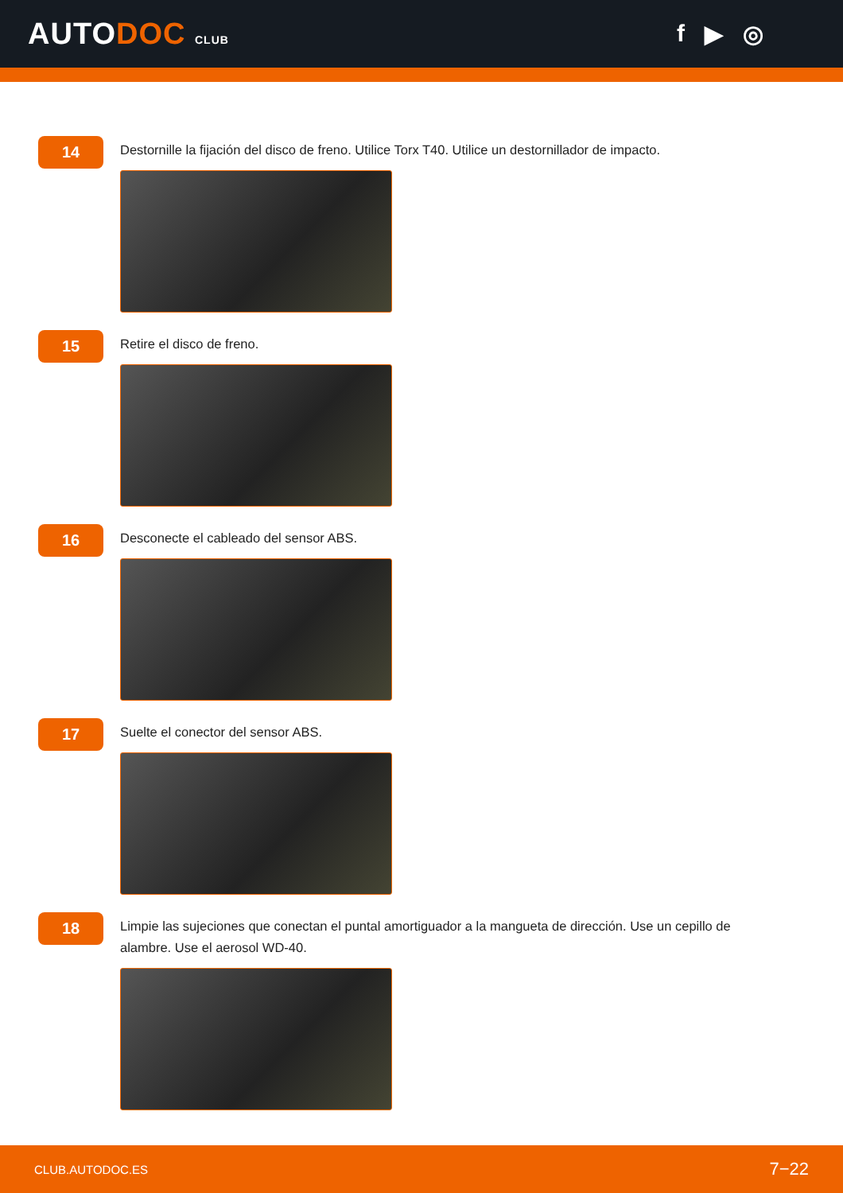AUTODOC CLUB
f ▶ ◎
14
Destornille la fijación del disco de freno. Utilice Torx T40. Utilice un destornillador de impacto.
15
Retire el disco de freno.
16
Desconecte el cableado del sensor ABS.
17
Suelte el conector del sensor ABS.
18
Limpie las sujeciones que conectan el puntal amortiguador a la mangueta de dirección. Use un cepillo de alambre. Use el aerosol WD-40.
CLUB.AUTODOC.ES 7−22